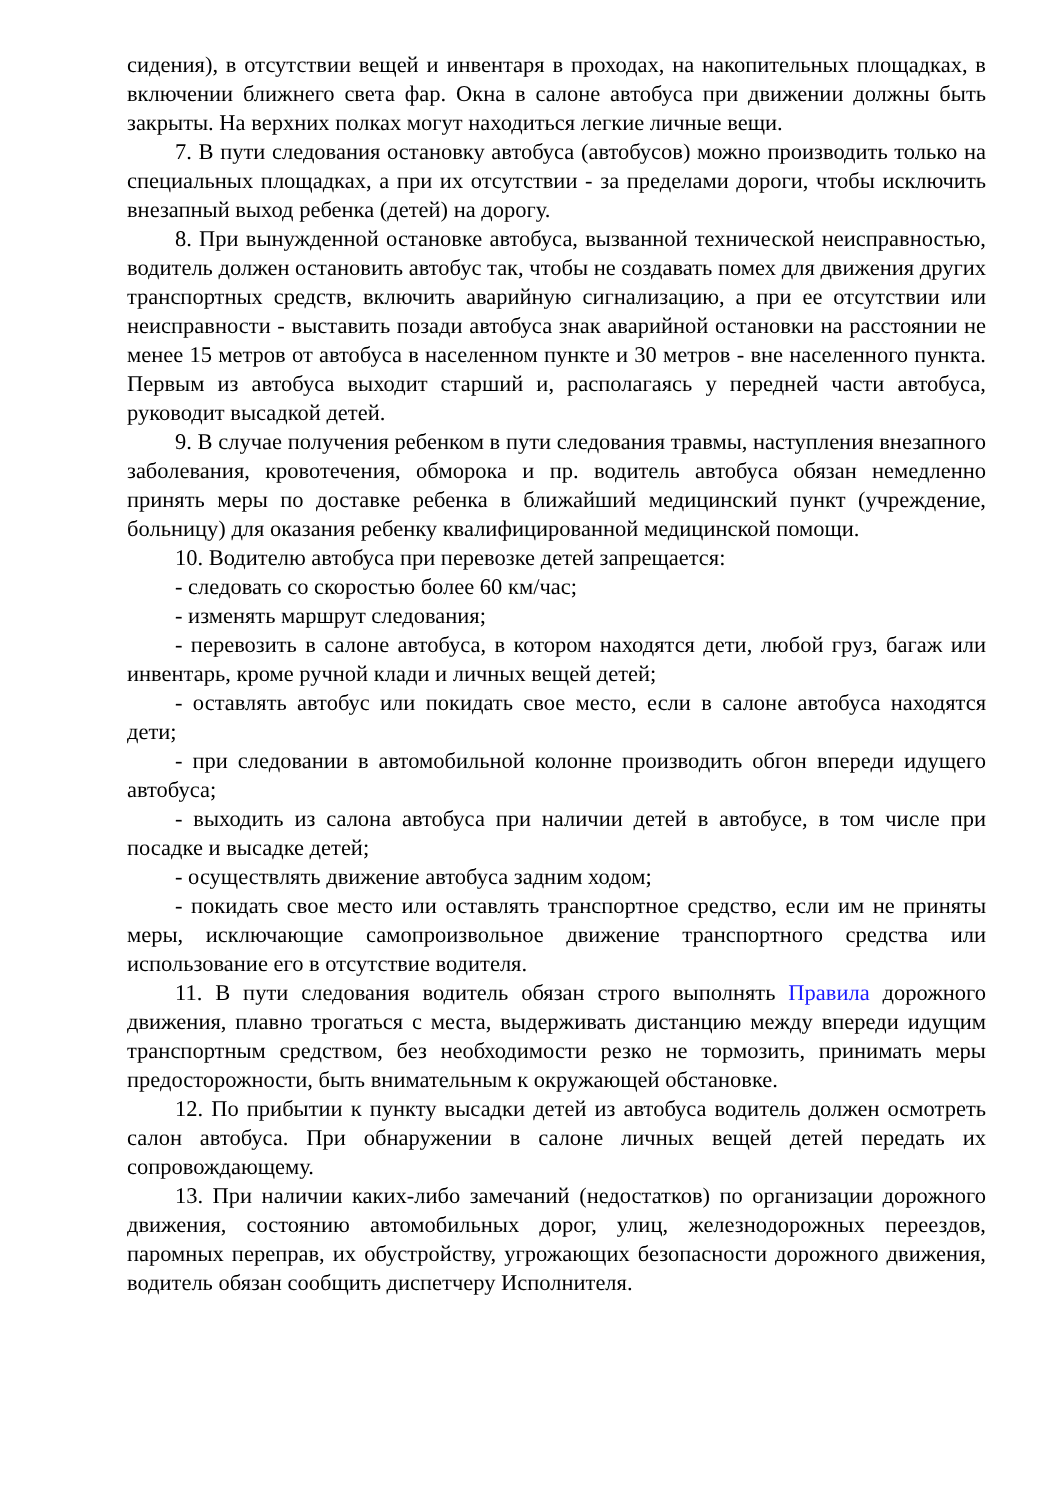сидения), в отсутствии вещей и инвентаря в проходах, на накопительных площадках, в включении ближнего света фар. Окна в салоне автобуса при движении должны быть закрыты. На верхних полках могут находиться легкие личные вещи.
7. В пути следования остановку автобуса (автобусов) можно производить только на специальных площадках, а при их отсутствии - за пределами дороги, чтобы исключить внезапный выход ребенка (детей) на дорогу.
8. При вынужденной остановке автобуса, вызванной технической неисправностью, водитель должен остановить автобус так, чтобы не создавать помех для движения других транспортных средств, включить аварийную сигнализацию, а при ее отсутствии или неисправности - выставить позади автобуса знак аварийной остановки на расстоянии не менее 15 метров от автобуса в населенном пункте и 30 метров - вне населенного пункта. Первым из автобуса выходит старший и, располагаясь у передней части автобуса, руководит высадкой детей.
9. В случае получения ребенком в пути следования травмы, наступления внезапного заболевания, кровотечения, обморока и пр. водитель автобуса обязан немедленно принять меры по доставке ребенка в ближайший медицинский пункт (учреждение, больницу) для оказания ребенку квалифицированной медицинской помощи.
10. Водителю автобуса при перевозке детей запрещается:
- следовать со скоростью более 60 км/час;
- изменять маршрут следования;
- перевозить в салоне автобуса, в котором находятся дети, любой груз, багаж или инвентарь, кроме ручной клади и личных вещей детей;
- оставлять автобус или покидать свое место, если в салоне автобуса находятся дети;
- при следовании в автомобильной колонне производить обгон впереди идущего автобуса;
- выходить из салона автобуса при наличии детей в автобусе, в том числе при посадке и высадке детей;
- осуществлять движение автобуса задним ходом;
- покидать свое место или оставлять транспортное средство, если им не приняты меры, исключающие самопроизвольное движение транспортного средства или использование его в отсутствие водителя.
11. В пути следования водитель обязан строго выполнять Правила дорожного движения, плавно трогаться с места, выдерживать дистанцию между впереди идущим транспортным средством, без необходимости резко не тормозить, принимать меры предосторожности, быть внимательным к окружающей обстановке.
12. По прибытии к пункту высадки детей из автобуса водитель должен осмотреть салон автобуса. При обнаружении в салоне личных вещей детей передать их сопровождающему.
13. При наличии каких-либо замечаний (недостатков) по организации дорожного движения, состоянию автомобильных дорог, улиц, железнодорожных переездов, паромных переправ, их обустройству, угрожающих безопасности дорожного движения, водитель обязан сообщить диспетчеру Исполнителя.